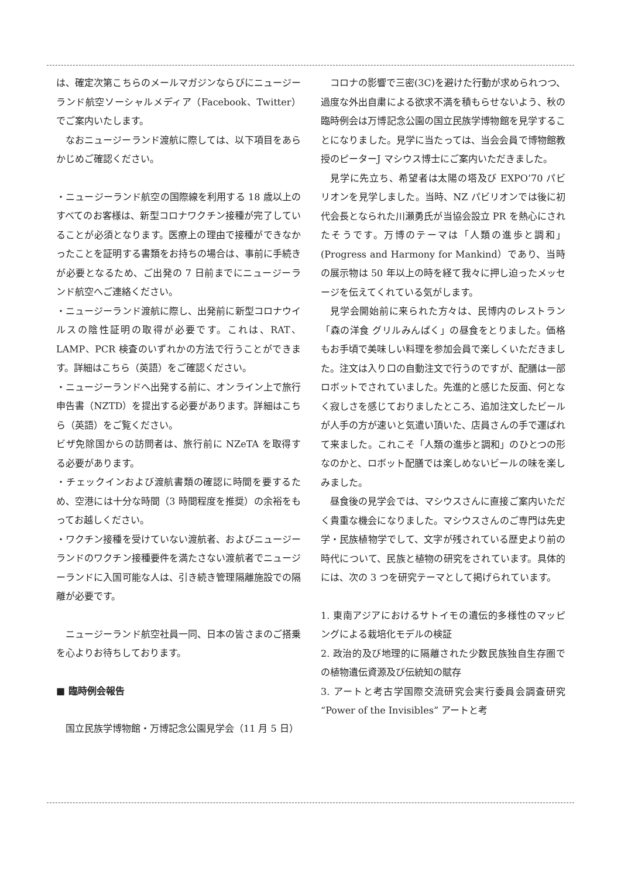は、確定次第こちらのメールマガジンならびにニュージーランド航空ソーシャルメディア（Facebook、Twitter）でご案内いたします。
なおニュージーランド渡航に際しては、以下項目をあらかじめご確認ください。
・ニュージーランド航空の国際線を利用する 18 歳以上のすべてのお客様は、新型コロナワクチン接種が完了していることが必須となります。医療上の理由で接種ができなかったことを証明する書類をお持ちの場合は、事前に手続きが必要となるため、ご出発の 7 日前までにニュージーランド航空へご連絡ください。
・ニュージーランド渡航に際し、出発前に新型コロナウイルスの陰性証明の取得が必要です。これは、RAT、LAMP、PCR 検査のいずれかの方法で行うことができます。詳細はこちら（英語）をご確認ください。
・ニュージーランドへ出発する前に、オンライン上で旅行申告書（NZTD）を提出する必要があります。詳細はこちら（英語）をご覧ください。
ビザ免除国からの訪問者は、旅行前に NZeTA を取得する必要があります。
・チェックインおよび渡航書類の確認に時間を要するため、空港には十分な時間（3 時間程度を推奨）の余裕をもってお越しください。
・ワクチン接種を受けていない渡航者、およびニュージーランドのワクチン接種要件を満たさない渡航者でニュージーランドに入国可能な人は、引き続き管理隔離施設での隔離が必要です。
ニュージーランド航空社員一同、日本の皆さまのご搭乗を心よりお待ちしております。
■ 臨時例会報告
国立民族学博物館・万博記念公園見学会（11 月 5 日）
コロナの影響で三密(3C)を避けた行動が求められつつ、過度な外出自粛による欲求不満を積もらせないよう、秋の臨時例会は万博記念公園の国立民族学博物館を見学することになりました。見学に当たっては、当会会員で博物館教授のピーターJ マシウス博士にご案内いただきました。
見学に先立ち、希望者は太陽の塔及び EXPO’70 パビリオンを見学しました。当時、NZ パビリオンでは後に初代会長となられた川瀬勇氏が当協会設立 PR を熱心にされたそうです。万博のテーマは「人類の進歩と調和」(Progress and Harmony for Mankind）であり、当時の展示物は 50 年以上の時を経て我々に押し迫ったメッセージを伝えてくれている気がします。
見学会開始前に来られた方々は、民博内のレストラン「森の洋食 グリルみんぱく」の昼食をとりました。価格もお手頃で美味しい料理を参加会員で楽しくいただきました。注文は入り口の自動注文で行うのですが、配膳は一部ロボットでされていました。先進的と感じた反面、何となく寂しさを感じておりましたところ、追加注文したビールが人手の方が速いと気遣い頂いた、店員さんの手で運ばれて来ました。これこそ「人類の進歩と調和」のひとつの形なのかと、ロボット配膳では楽しめないビールの味を楽しみました。
昼食後の見学会では、マシウスさんに直接ご案内いただく貴重な機会になりました。マシウスさんのご専門は先史学・民族植物学でして、文字が残されている歴史より前の時代について、民族と植物の研究をされています。具体的には、次の 3 つを研究テーマとして掲げられています。
1. 東南アジアにおけるサトイモの遺伝的多様性のマッピングによる栽培化モデルの検証
2. 政治的及び地理的に隔離された少数民族独自生存圏での植物遺伝資源及び伝統知の賦存
3. アートと考古学国際交流研究会実行委員会調査研究 “Power of the Invisibles” アートと考